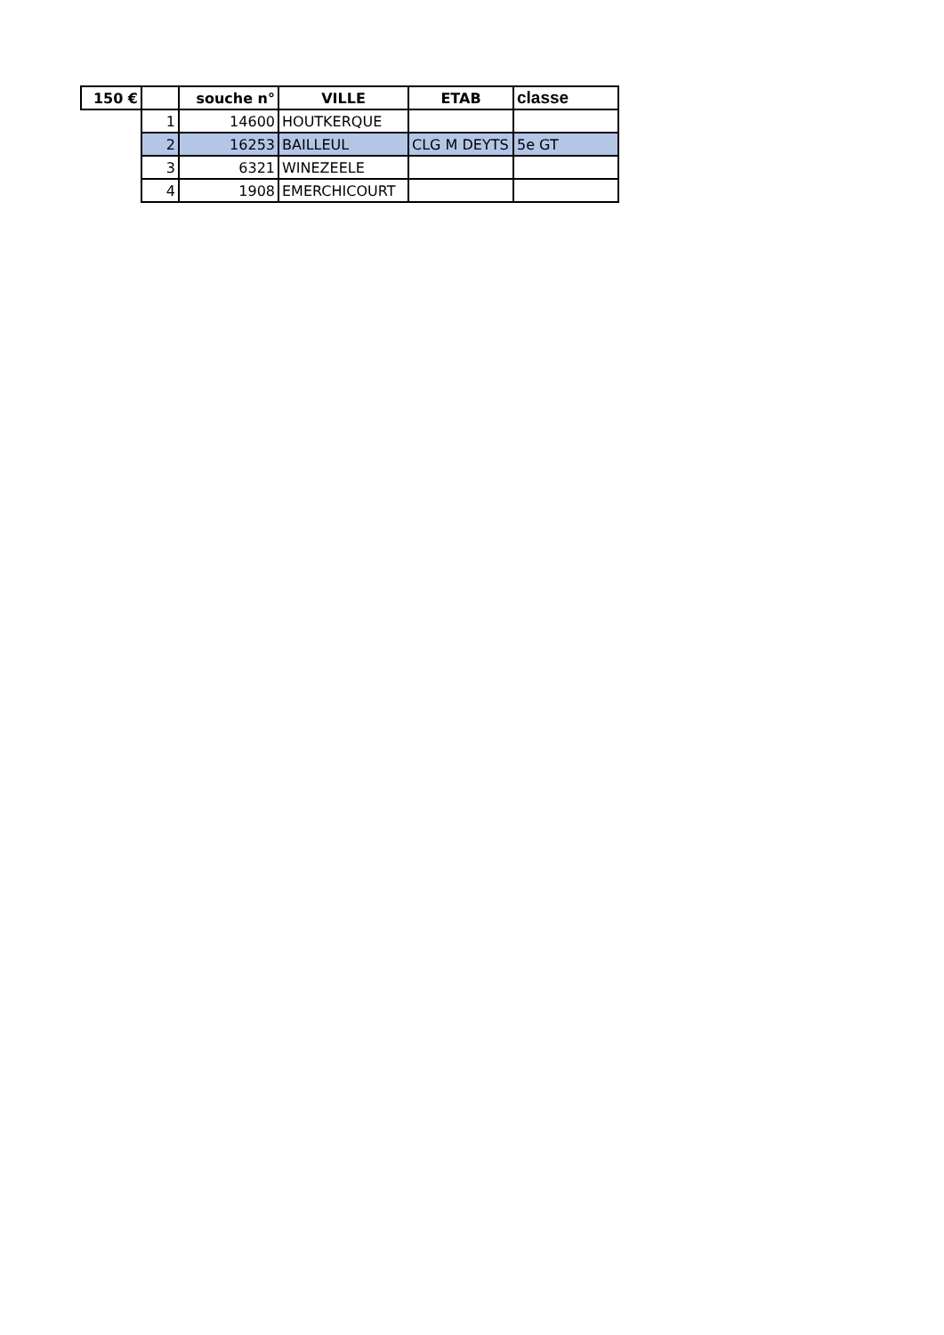| 150 € | | souche n° | VILLE | ETAB | classe |
| --- | --- | --- | --- | --- | --- |
| | 1 | 14600 | HOUTKERQUE | | |
| | 2 | 16253 | BAILLEUL | CLG M DEYTS | 5e GT |
| | 3 | 6321 | WINEZEELE | | |
| | 4 | 1908 | EMERCHICOURT | | |